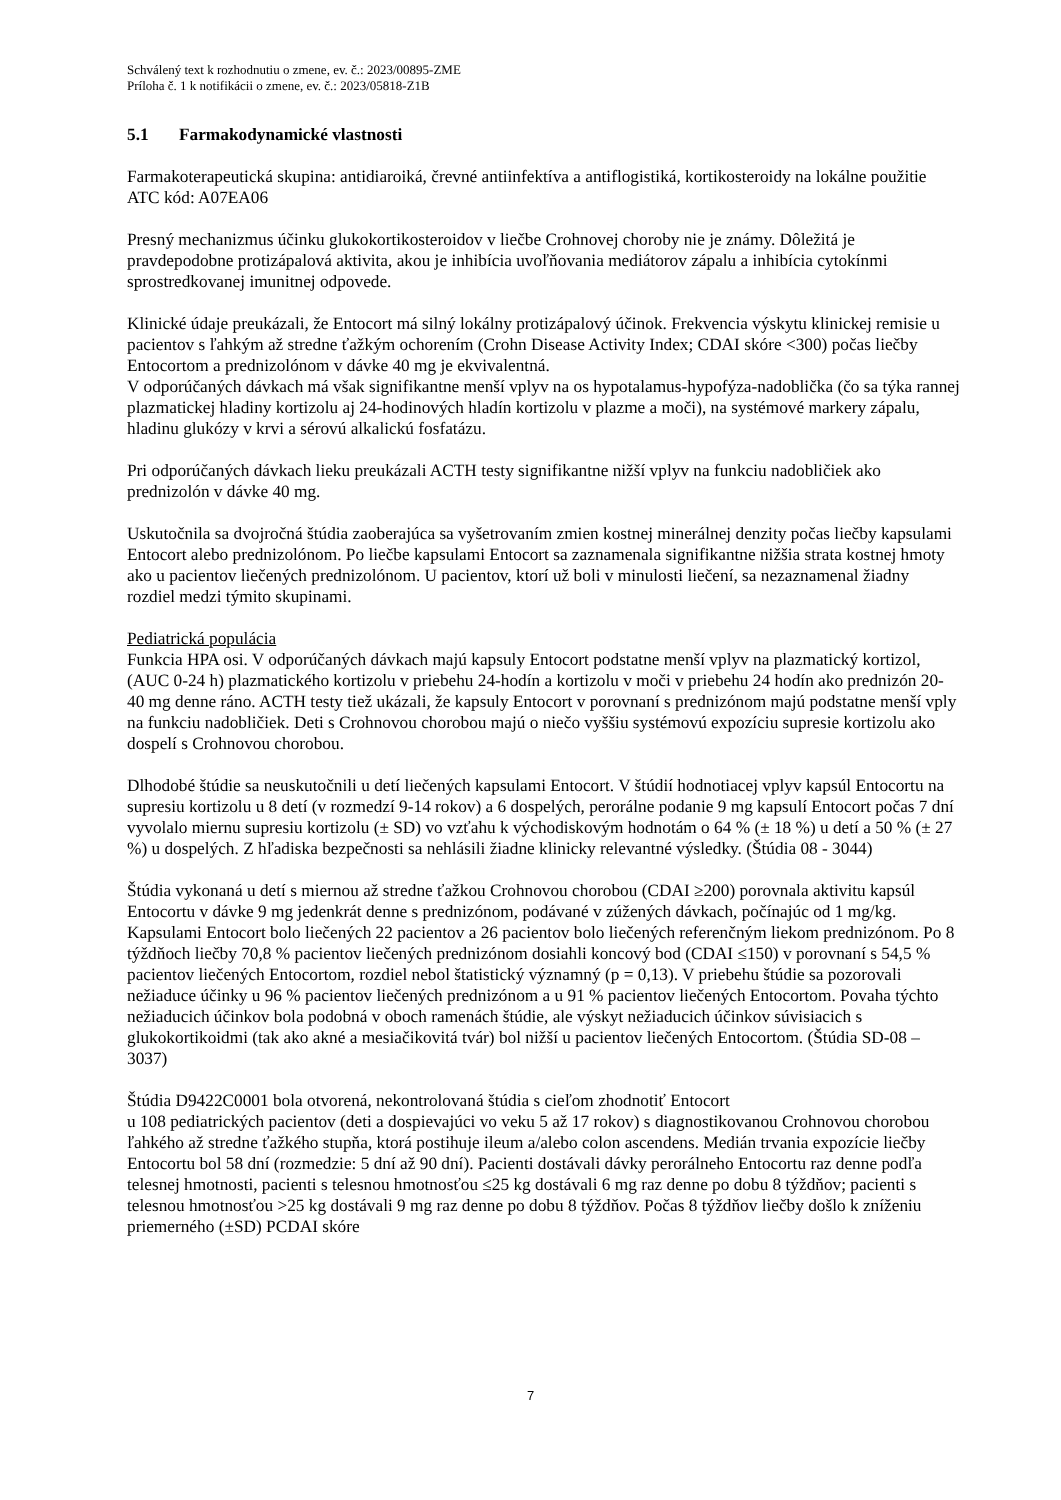Schválený text k rozhodnutiu o zmene, ev. č.: 2023/00895-ZME
Príloha č. 1 k notifikácii o zmene, ev. č.: 2023/05818-Z1B
5.1 Farmakodynamické vlastnosti
Farmakoterapeutická skupina: antidiaroiká, črevné antiinfektíva a antiflogistiká, kortikosteroidy na lokálne použitie
ATC kód: A07EA06
Presný mechanizmus účinku glukokortikosteroidov v liečbe Crohnovej choroby nie je známy. Dôležitá je pravdepodobne protizápalová aktivita, akou je inhibícia uvoľňovania mediátorov zápalu a inhibícia cytokínmi sprostredkovanej imunitnej odpovede.
Klinické údaje preukázali, že Entocort má silný lokálny protizápalový účinok. Frekvencia výskytu klinickej remisie u pacientov s ľahkým až stredne ťažkým ochorením (Crohn Disease Activity Index; CDAI skóre <300) počas liečby Entocortom a prednizolónom v dávke 40 mg je ekvivalentná.
V odporúčaných dávkach má však signifikantne menší vplyv na os hypotalamus-hypofýza-nadoblička (čo sa týka rannej plazmatickej hladiny kortizolu aj 24-hodinových hladín kortizolu v plazme a moči), na systémové markery zápalu, hladinu glukózy v krvi a sérovú alkalickú fosfatázu.
Pri odporúčaných dávkach lieku preukázali ACTH testy signifikantne nižší vplyv na funkciu nadobličiek ako prednizolón v dávke 40 mg.
Uskutočnila sa dvojročná štúdia zaoberajúca sa vyšetrovaním zmien kostnej minerálnej denzity počas liečby kapsulami Entocort alebo prednizolónom. Po liečbe kapsulami Entocort sa zaznamenala signifikantne nižšia strata kostnej hmoty ako u pacientov liečených prednizolónom. U pacientov, ktorí už boli v minulosti liečení, sa nezaznamenal žiadny rozdiel medzi týmito skupinami.
Pediatrická populácia
Funkcia HPA osi. V odporúčaných dávkach majú kapsuly Entocort podstatne menší vplyv na plazmatický kortizol, (AUC 0-24 h) plazmatického kortizolu v priebehu 24-hodín a kortizolu v moči v priebehu 24 hodín ako prednizón 20-40 mg denne ráno. ACTH testy tiež ukázali, že kapsuly Entocort v porovnaní s prednizónom majú podstatne menší vply na funkciu nadobličiek. Deti s Crohnovou chorobou majú o niečo vyššiu systémovú expozíciu supresie kortizolu ako dospelí s Crohnovou chorobou.
Dlhodobé štúdie sa neuskutočnili u detí liečených kapsulami Entocort. V štúdií hodnotiacej vplyv kapsúl Entocortu na supresiu kortizolu u 8 detí (v rozmedzí 9-14 rokov) a 6 dospelých, perorálne podanie 9 mg kapsulí Entocort počas 7 dní vyvolalo miernu supresiu kortizolu (± SD) vo vzťahu k východiskovým hodnotám o 64 % (± 18 %) u detí a 50 % (± 27 %) u dospelých. Z hľadiska bezpečnosti sa nehlásili žiadne klinicky relevantné výsledky. (Štúdia 08 - 3044)
Štúdia vykonaná u detí s miernou až stredne ťažkou Crohnovou chorobou (CDAI ≥200) porovnala aktivitu kapsúl Entocortu v dávke 9 mg jedenkrát denne s prednizónom, podávané v zúžených dávkach, počínajúc od 1 mg/kg. Kapsulami Entocort bolo liečených 22 pacientov a 26 pacientov bolo liečených referenčným liekom prednizónom. Po 8 týždňoch liečby 70,8 % pacientov liečených prednizónom dosiahli koncový bod (CDAI ≤150) v porovnaní s 54,5 % pacientov liečených Entocortom, rozdiel nebol štatistický významný (p = 0,13). V priebehu štúdie sa pozorovali nežiaduce účinky u 96 % pacientov liečených prednizónom a u 91 % pacientov liečených Entocortom. Povaha týchto nežiaducich účinkov bola podobná v oboch ramenách štúdie, ale výskyt nežiaducich účinkov súvisiacich s glukokortikoidmi (tak ako akné a mesiačikovitá tvár) bol nižší u pacientov liečených Entocortom. (Štúdia SD-08 – 3037)
Štúdia D9422C0001 bola otvorená, nekontrolovaná štúdia s cieľom zhodnotiť Entocort
u 108 pediatrických pacientov (deti a dospievajúci vo veku 5 až 17 rokov) s diagnostikovanou Crohnovou chorobou ľahkého až stredne ťažkého stupňa, ktorá postihuje ileum a/alebo colon ascendens. Medián trvania expozície liečby Entocortu bol 58 dní (rozmedzie: 5 dní až 90 dní). Pacienti dostávali dávky perorálneho Entocortu raz denne podľa telesnej hmotnosti, pacienti s telesnou hmotnosťou ≤25 kg dostávali 6 mg raz denne po dobu 8 týždňov; pacienti s telesnou hmotnosťou >25 kg dostávali 9 mg raz denne po dobu 8 týždňov. Počas 8 týždňov liečby došlo k zníženiu priemerného (±SD) PCDAI skóre
7